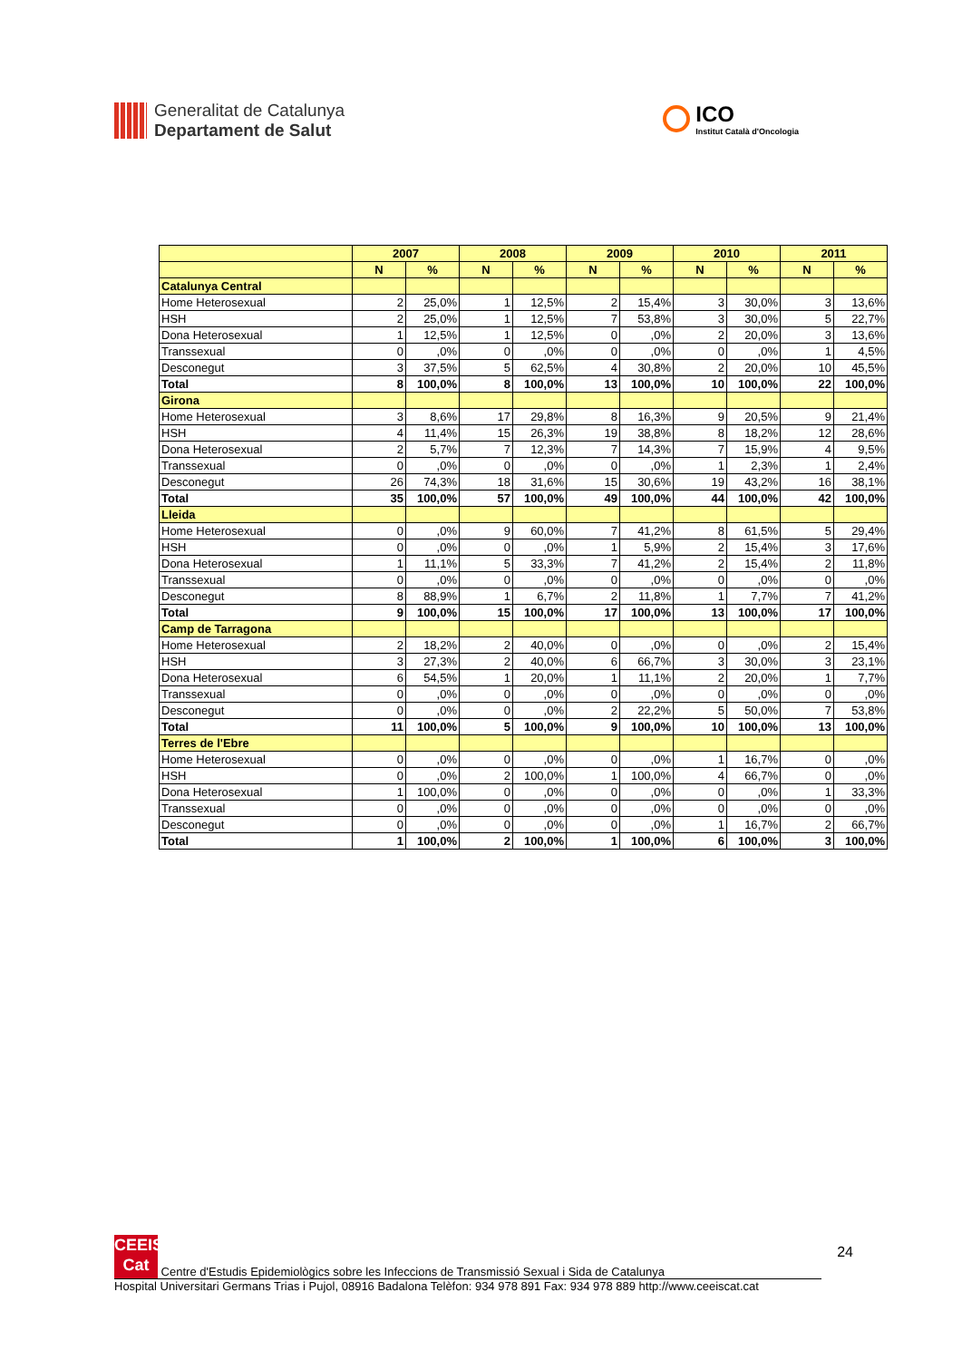Generalitat de Catalunya
Departament de Salut
ICO
Institut Català d'Oncologia
| | 2007 | | 2008 | | 2009 | | 2010 | | 2011 | |
| --- | --- | --- | --- | --- | --- | --- | --- | --- | --- | --- |
| | N | % | N | % | N | % | N | % | N | % |
| Catalunya Central | | | | | | | | | | |
| Home Heterosexual | 2 | 25,0% | 1 | 12,5% | 2 | 15,4% | 3 | 30,0% | 3 | 13,6% |
| HSH | 2 | 25,0% | 1 | 12,5% | 7 | 53,8% | 3 | 30,0% | 5 | 22,7% |
| Dona Heterosexual | 1 | 12,5% | 1 | 12,5% | 0 | ,0% | 2 | 20,0% | 3 | 13,6% |
| Transsexual | 0 | ,0% | 0 | ,0% | 0 | ,0% | 0 | ,0% | 1 | 4,5% |
| Desconegut | 3 | 37,5% | 5 | 62,5% | 4 | 30,8% | 2 | 20,0% | 10 | 45,5% |
| Total | 8 | 100,0% | 8 | 100,0% | 13 | 100,0% | 10 | 100,0% | 22 | 100,0% |
| Girona | | | | | | | | | | |
| Home Heterosexual | 3 | 8,6% | 17 | 29,8% | 8 | 16,3% | 9 | 20,5% | 9 | 21,4% |
| HSH | 4 | 11,4% | 15 | 26,3% | 19 | 38,8% | 8 | 18,2% | 12 | 28,6% |
| Dona Heterosexual | 2 | 5,7% | 7 | 12,3% | 7 | 14,3% | 7 | 15,9% | 4 | 9,5% |
| Transsexual | 0 | ,0% | 0 | ,0% | 0 | ,0% | 1 | 2,3% | 1 | 2,4% |
| Desconegut | 26 | 74,3% | 18 | 31,6% | 15 | 30,6% | 19 | 43,2% | 16 | 38,1% |
| Total | 35 | 100,0% | 57 | 100,0% | 49 | 100,0% | 44 | 100,0% | 42 | 100,0% |
| Lleida | | | | | | | | | | |
| Home Heterosexual | 0 | ,0% | 9 | 60,0% | 7 | 41,2% | 8 | 61,5% | 5 | 29,4% |
| HSH | 0 | ,0% | 0 | ,0% | 1 | 5,9% | 2 | 15,4% | 3 | 17,6% |
| Dona Heterosexual | 1 | 11,1% | 5 | 33,3% | 7 | 41,2% | 2 | 15,4% | 2 | 11,8% |
| Transsexual | 0 | ,0% | 0 | ,0% | 0 | ,0% | 0 | ,0% | 0 | ,0% |
| Desconegut | 8 | 88,9% | 1 | 6,7% | 2 | 11,8% | 1 | 7,7% | 7 | 41,2% |
| Total | 9 | 100,0% | 15 | 100,0% | 17 | 100,0% | 13 | 100,0% | 17 | 100,0% |
| Camp de Tarragona | | | | | | | | | | |
| Home Heterosexual | 2 | 18,2% | 2 | 40,0% | 0 | ,0% | 0 | ,0% | 2 | 15,4% |
| HSH | 3 | 27,3% | 2 | 40,0% | 6 | 66,7% | 3 | 30,0% | 3 | 23,1% |
| Dona Heterosexual | 6 | 54,5% | 1 | 20,0% | 1 | 11,1% | 2 | 20,0% | 1 | 7,7% |
| Transsexual | 0 | ,0% | 0 | ,0% | 0 | ,0% | 0 | ,0% | 0 | ,0% |
| Desconegut | 0 | ,0% | 0 | ,0% | 2 | 22,2% | 5 | 50,0% | 7 | 53,8% |
| Total | 11 | 100,0% | 5 | 100,0% | 9 | 100,0% | 10 | 100,0% | 13 | 100,0% |
| Terres de l'Ebre | | | | | | | | | | |
| Home Heterosexual | 0 | ,0% | 0 | ,0% | 0 | ,0% | 1 | 16,7% | 0 | ,0% |
| HSH | 0 | ,0% | 2 | 100,0% | 1 | 100,0% | 4 | 66,7% | 0 | ,0% |
| Dona Heterosexual | 1 | 100,0% | 0 | ,0% | 0 | ,0% | 0 | ,0% | 1 | 33,3% |
| Transsexual | 0 | ,0% | 0 | ,0% | 0 | ,0% | 0 | ,0% | 0 | ,0% |
| Desconegut | 0 | ,0% | 0 | ,0% | 0 | ,0% | 1 | 16,7% | 2 | 66,7% |
| Total | 1 | 100,0% | 2 | 100,0% | 1 | 100,0% | 6 | 100,0% | 3 | 100,0% |
24
CEEIS Cat Centre d'Estudis Epidemiològics sobre les Infeccions de Transmissió Sexual i Sida de Catalunya
Hospital Universitari Germans Trias i Pujol, 08916 Badalona Telèfon: 934 978 891 Fax: 934 978 889 http://www.ceeiscat.cat